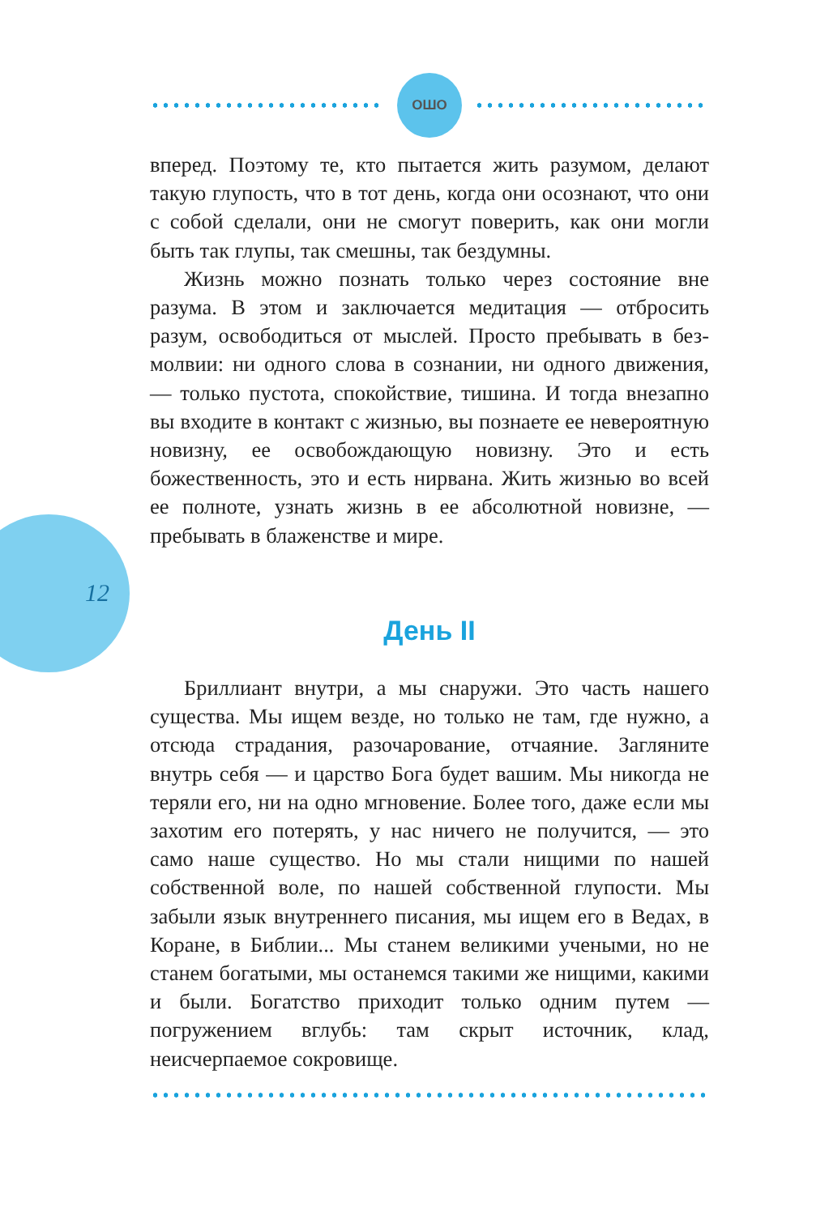ОШО
12
вперед. Поэтому те, кто пытается жить разумом, делают такую глупость, что в тот день, когда они осознают, что они с собой сделали, они не смогут поверить, как они могли быть так глупы, так смешны, так бездумны.
Жизнь можно познать только через состояние вне разума. В этом и заключается медитация — отбросить разум, освободиться от мыслей. Просто пребывать в без­молвии: ни одного слова в сознании, ни одного движе­ния, — только пустота, спокойствие, тишина. И тогда внезапно вы входите в контакт с жизнью, вы познаете ее невероятную новизну, ее освобождающую новизну. Это и есть божественность, это и есть нирвана. Жить жизнью во всей ее полноте, узнать жизнь в ее абсолютной новизне, — пребывать в блаженстве и мире.
День II
Бриллиант внутри, а мы снаружи. Это часть нашего существа. Мы ищем везде, но только не там, где нужно, а отсюда страдания, разочарование, отчаяние. Загляните внутрь себя — и царство Бога будет вашим. Мы никогда не теряли его, ни на одно мгновение. Более того, даже если мы захотим его потерять, у нас ничего не полу­чится, — это само наше существо. Но мы стали нищими по нашей собственной воле, по нашей собственной глу­пости. Мы забыли язык внутреннего писания, мы ищем его в Ведах, в Коране, в Библии... Мы станем великими учеными, но не станем богатыми, мы останемся такими же нищими, какими и были. Богатство приходит только одним путем — погружением вглубь: там скрыт источник, клад, неисчерпаемое сокровище.